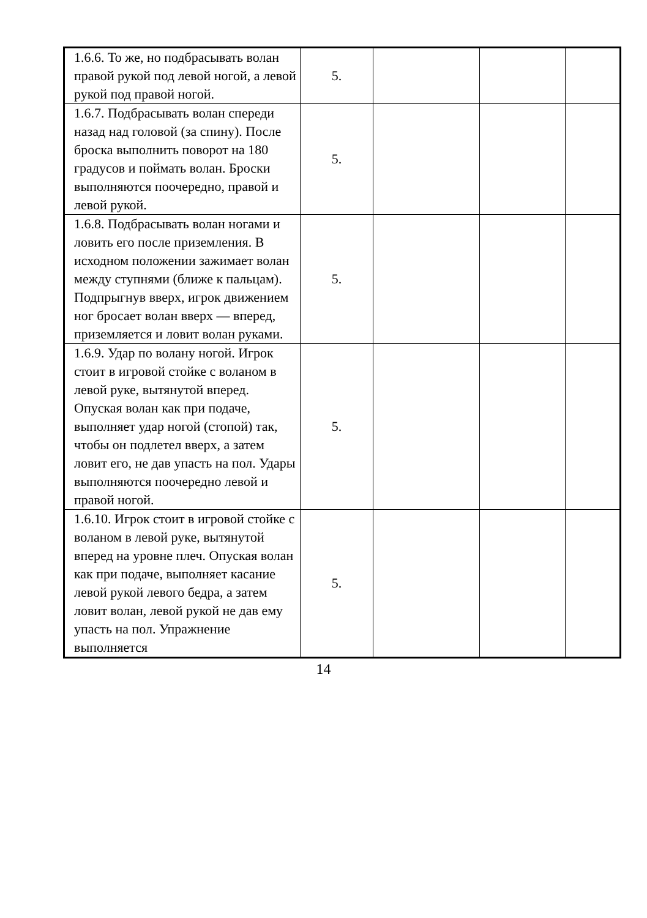| 1.6.6. То же, но подбрасывать волан правой рукой под левой ногой, а левой рукой под правой ногой. | 5. | | | |
| 1.6.7. Подбрасывать волан спереди назад над головой (за спину). После броска выполнить поворот на 180 градусов и поймать волан. Броски выполняются поочередно, правой и левой рукой. | 5. | | | |
| 1.6.8. Подбрасывать волан ногами и ловить его после приземления. В исходном положении зажимает волан между ступнями (ближе к пальцам). Подпрыгнув вверх, игрок движением ног бросает волан вверх — вперед, приземляется и ловит волан руками. | 5. | | | |
| 1.6.9. Удар по волану ногой. Игрок стоит в игровой стойке с воланом в левой руке, вытянутой вперед. Опуская волан как при подаче, выполняет удар ногой (стопой) так, чтобы он подлетел вверх, а затем ловит его, не дав упасть на пол. Удары выполняются поочередно левой и правой ногой. | 5. | | | |
| 1.6.10. Игрок стоит в игровой стойке с воланом в левой руке, вытянутой вперед на уровне плеч. Опуская волан как при подаче, выполняет касание левой рукой левого бедра, а затем ловит волан, левой рукой не дав ему упасть на пол. Упражнение выполняется | 5. | | | |
14